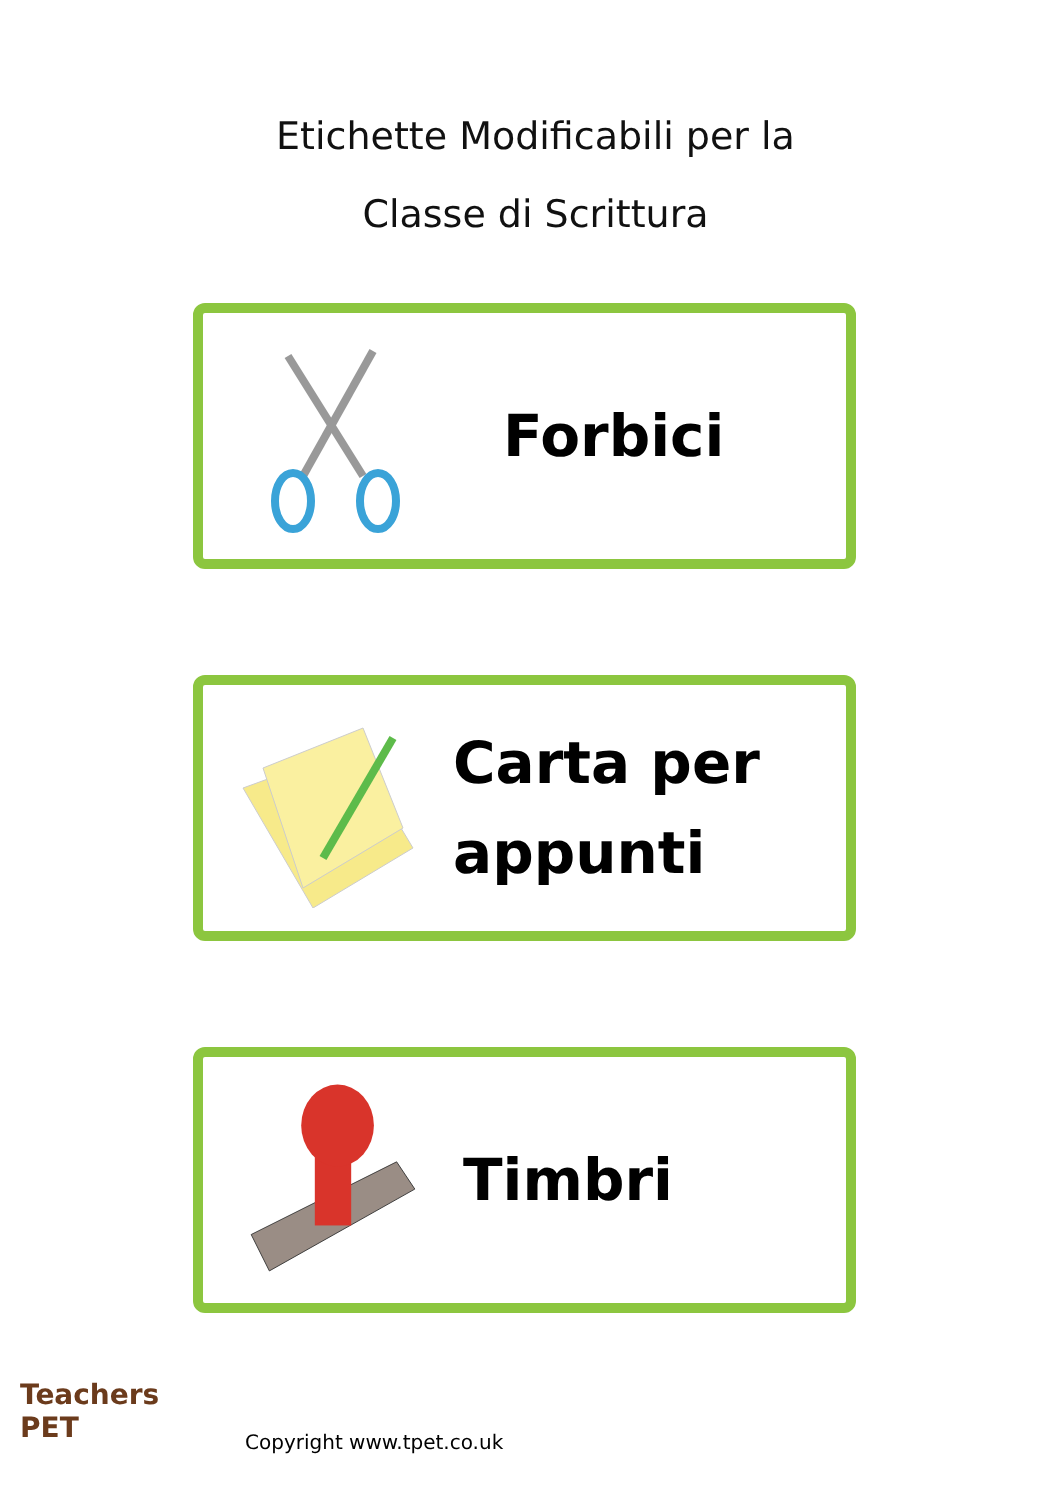Etichette Modificabili per la
Classe di Scrittura
Forbici
Carta per
appunti
Timbri
Teachers
PET
Copyright www.tpet.co.uk